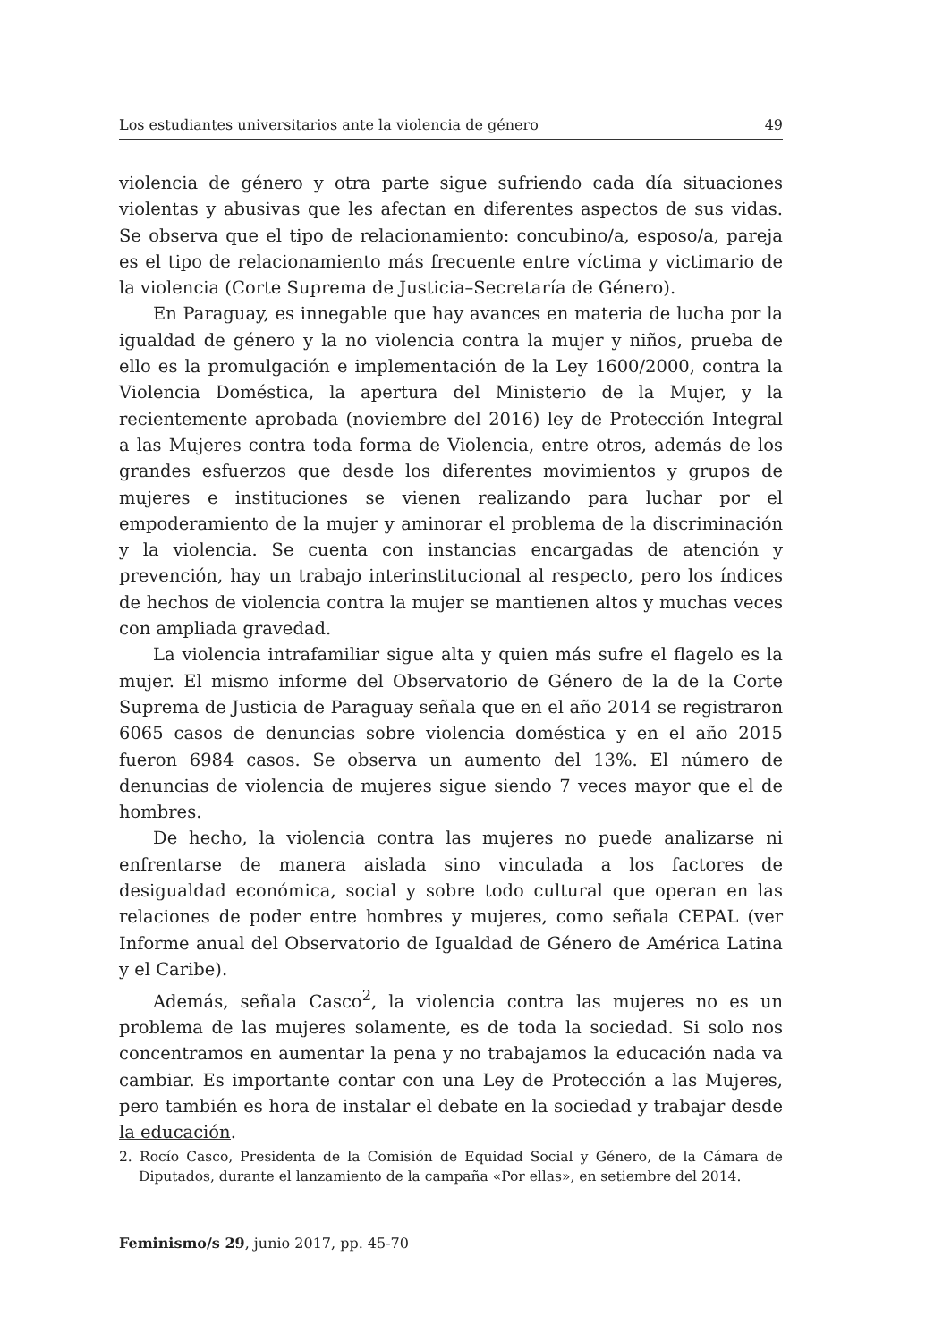Los estudiantes universitarios ante la violencia de género 49
violencia de género y otra parte sigue sufriendo cada día situaciones violentas y abusivas que les afectan en diferentes aspectos de sus vidas. Se observa que el tipo de relacionamiento: concubino/a, esposo/a, pareja es el tipo de relacionamiento más frecuente entre víctima y victimario de la violencia (Corte Suprema de Justicia–Secretaría de Género).
En Paraguay, es innegable que hay avances en materia de lucha por la igualdad de género y la no violencia contra la mujer y niños, prueba de ello es la promulgación e implementación de la Ley 1600/2000, contra la Violencia Doméstica, la apertura del Ministerio de la Mujer, y la recientemente aprobada (noviembre del 2016) ley de Protección Integral a las Mujeres contra toda forma de Violencia, entre otros, además de los grandes esfuerzos que desde los diferentes movimientos y grupos de mujeres e instituciones se vienen realizando para luchar por el empoderamiento de la mujer y aminorar el problema de la discriminación y la violencia. Se cuenta con instancias encargadas de atención y prevención, hay un trabajo interinstitucional al respecto, pero los índices de hechos de violencia contra la mujer se mantienen altos y muchas veces con ampliada gravedad.
La violencia intrafamiliar sigue alta y quien más sufre el flagelo es la mujer. El mismo informe del Observatorio de Género de la de la Corte Suprema de Justicia de Paraguay señala que en el año 2014 se registraron 6065 casos de denuncias sobre violencia doméstica y en el año 2015 fueron 6984 casos. Se observa un aumento del 13%. El número de denuncias de violencia de mujeres sigue siendo 7 veces mayor que el de hombres.
De hecho, la violencia contra las mujeres no puede analizarse ni enfrentarse de manera aislada sino vinculada a los factores de desigualdad económica, social y sobre todo cultural que operan en las relaciones de poder entre hombres y mujeres, como señala CEPAL (ver Informe anual del Observatorio de Igualdad de Género de América Latina y el Caribe).
Además, señala Casco<sup>2</sup>, la violencia contra las mujeres no es un problema de las mujeres solamente, es de toda la sociedad. Si solo nos concentramos en aumentar la pena y no trabajamos la educación nada va cambiar. Es importante contar con una Ley de Protección a las Mujeres, pero también es hora de instalar el debate en la sociedad y trabajar desde la educación.
2. Rocío Casco, Presidenta de la Comisión de Equidad Social y Género, de la Cámara de Diputados, durante el lanzamiento de la campaña «Por ellas», en setiembre del 2014.
Feminismo/s 29, junio 2017, pp. 45-70